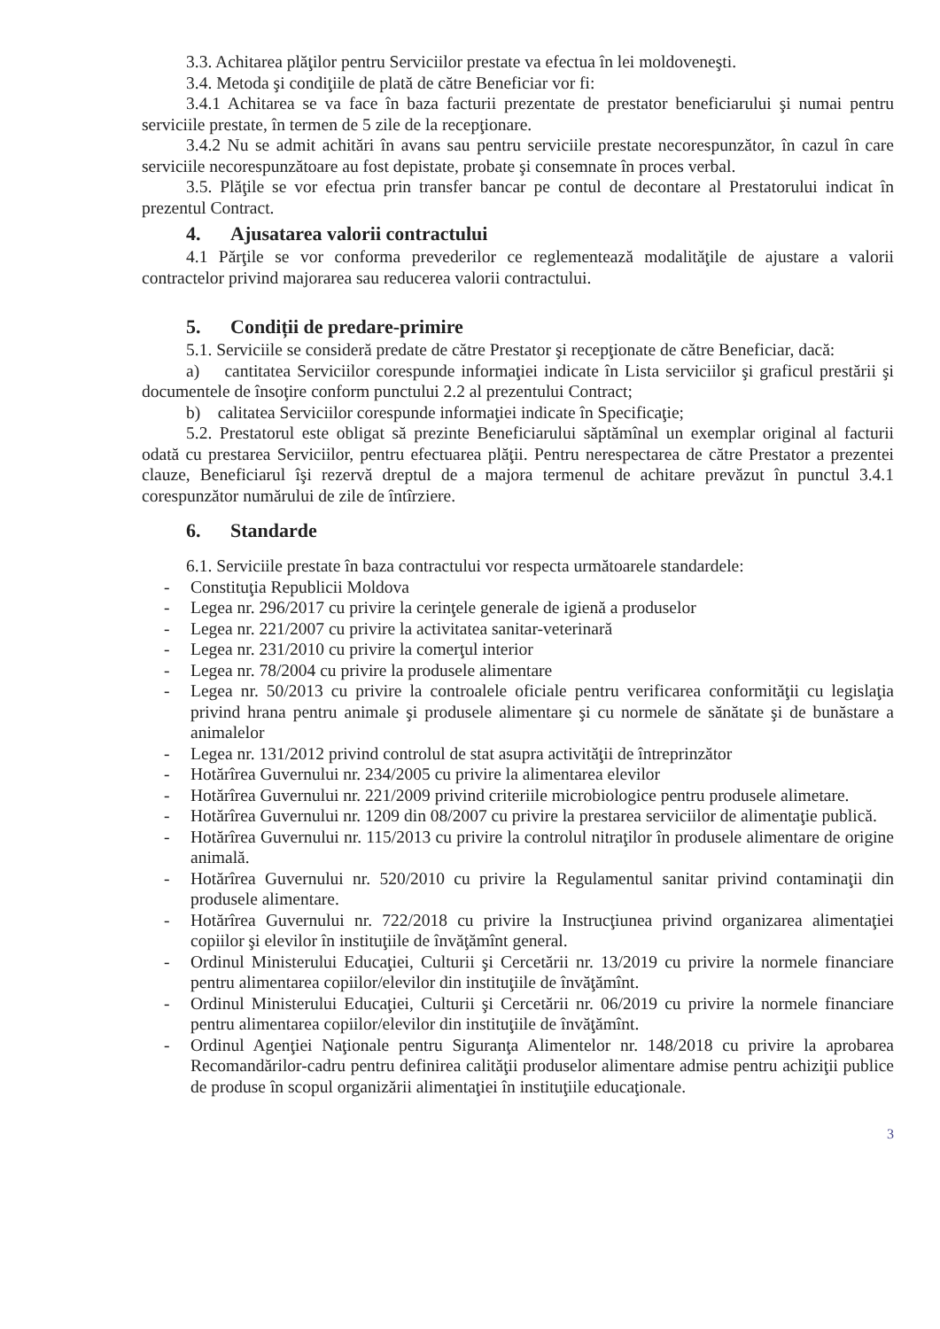3.3. Achitarea plăţilor pentru Serviciilor prestate va efectua în lei moldoveneşti.
3.4. Metoda şi condiţiile de plată de către Beneficiar vor fi:
3.4.1 Achitarea se va face în baza facturii prezentate de prestator beneficiarului şi numai pentru serviciile prestate, în termen de 5 zile de la recepţionare.
3.4.2 Nu se admit achitări în avans sau pentru serviciile prestate necorespunzător, în cazul în care serviciile necorespunzătoare au fost depistate, probate şi consemnate în proces verbal.
3.5. Plăţile se vor efectua prin transfer bancar pe contul de decontare al Prestatorului indicat în prezentul Contract.
4. Ajusatarea valorii contractului
4.1 Părţile se vor conforma prevederilor ce reglementează modalităţile de ajustare a valorii contractelor privind majorarea sau reducerea valorii contractului.
5. Condiții de predare-primire
5.1. Serviciile se consideră predate de către Prestator şi recepţionate de către Beneficiar, dacă:
a) cantitatea Serviciilor corespunde informaţiei indicate în Lista serviciilor şi graficul prestării şi documentele de însoţire conform punctului 2.2 al prezentului Contract;
b) calitatea Serviciilor corespunde informaţiei indicate în Specificaţie;
5.2. Prestatorul este obligat să prezinte Beneficiarului săptămînal un exemplar original al facturii odată cu prestarea Serviciilor, pentru efectuarea plăţii. Pentru nerespectarea de către Prestator a prezentei clauze, Beneficiarul îşi rezervă dreptul de a majora termenul de achitare prevăzut în punctul 3.4.1 corespunzător numărului de zile de întîrziere.
6. Standarde
6.1. Serviciile prestate în baza contractului vor respecta următoarele standardele:
- Constituţia Republicii Moldova
- Legea nr. 296/2017 cu privire la cerinţele generale de igienă a produselor
- Legea nr. 221/2007 cu privire la activitatea sanitar-veterinară
- Legea nr. 231/2010 cu privire la comerţul interior
- Legea nr. 78/2004 cu privire la produsele alimentare
- Legea nr. 50/2013 cu privire la controalele oficiale pentru verificarea conformităţii cu legislaţia privind hrana pentru animale şi produsele alimentare şi cu normele de sănătate şi de bunăstare a animalelor
- Legea nr. 131/2012 privind controlul de stat asupra activităţii de întreprinzător
- Hotărîrea Guvernului nr. 234/2005 cu privire la alimentarea elevilor
- Hotărîrea Guvernului nr. 221/2009 privind criteriile microbiologice pentru produsele alimetare.
- Hotărîrea Guvernului nr. 1209 din 08/2007 cu privire la prestarea serviciilor de alimentaţie publică.
- Hotărîrea Guvernului nr. 115/2013 cu privire la controlul nitraţilor în produsele alimentare de origine animală.
- Hotărîrea Guvernului nr. 520/2010 cu privire la Regulamentul sanitar privind contaminaţii din produsele alimentare.
- Hotărîrea Guvernului nr. 722/2018 cu privire la Instrucţiunea privind organizarea alimentaţiei copiilor şi elevilor în instituţiile de învăţămînt general.
- Ordinul Ministerului Educaţiei, Culturii şi Cercetării nr. 13/2019 cu privire la normele financiare pentru alimentarea copiilor/elevilor din instituţiile de învăţămînt.
- Ordinul Ministerului Educaţiei, Culturii şi Cercetării nr. 06/2019 cu privire la normele financiare pentru alimentarea copiilor/elevilor din instituţiile de învăţămînt.
- Ordinul Agenţiei Naţionale pentru Siguranţa Alimentelor nr. 148/2018 cu privire la aprobarea Recomandărilor-cadru pentru definirea calităţii produselor alimentare admise pentru achiziţii publice de produse în scopul organizării alimentaţiei în instituţiile educaţionale.
3